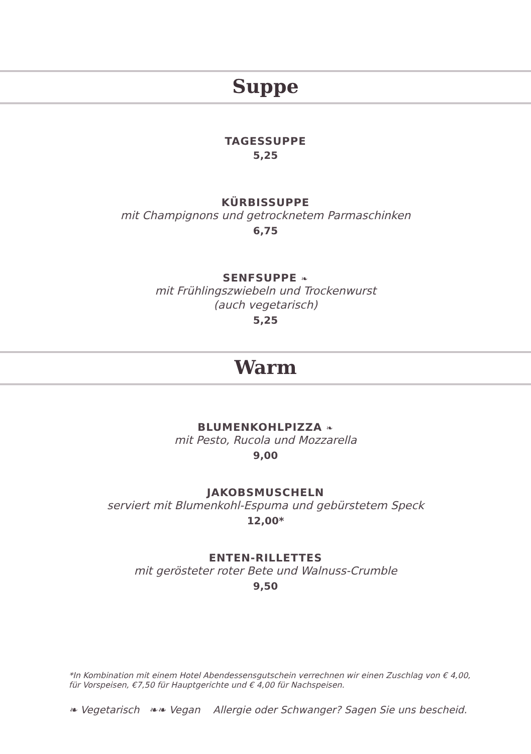Suppe
TAGESSUPPE
5,25
KÜRBISSUPPE
mit Champignons und getrocknetem Parmaschinken
6,75
SENFSUPPE ❧
mit Frühlingszwiebeln und Trockenwurst
(auch vegetarisch)
5,25
Warm
BLUMENKOHLPIZZA ❧
mit Pesto, Rucola und Mozzarella
9,00
JAKOBSMUSCHELN
serviert mit Blumenkohl-Espuma und gebürstetem Speck
12,00*
ENTEN-RILLETTES
mit gerösteter roter Bete und Walnuss-Crumble
9,50
*In Kombination mit einem Hotel Abendessensgutschein verrechnen wir einen Zuschlag von € 4,00,
für Vorspeisen, €7,50 für Hauptgerichte und € 4,00 für Nachspeisen.
❧ Vegetarisch ❧❧ Vegan Allergie oder Schwanger? Sagen Sie uns bescheid.